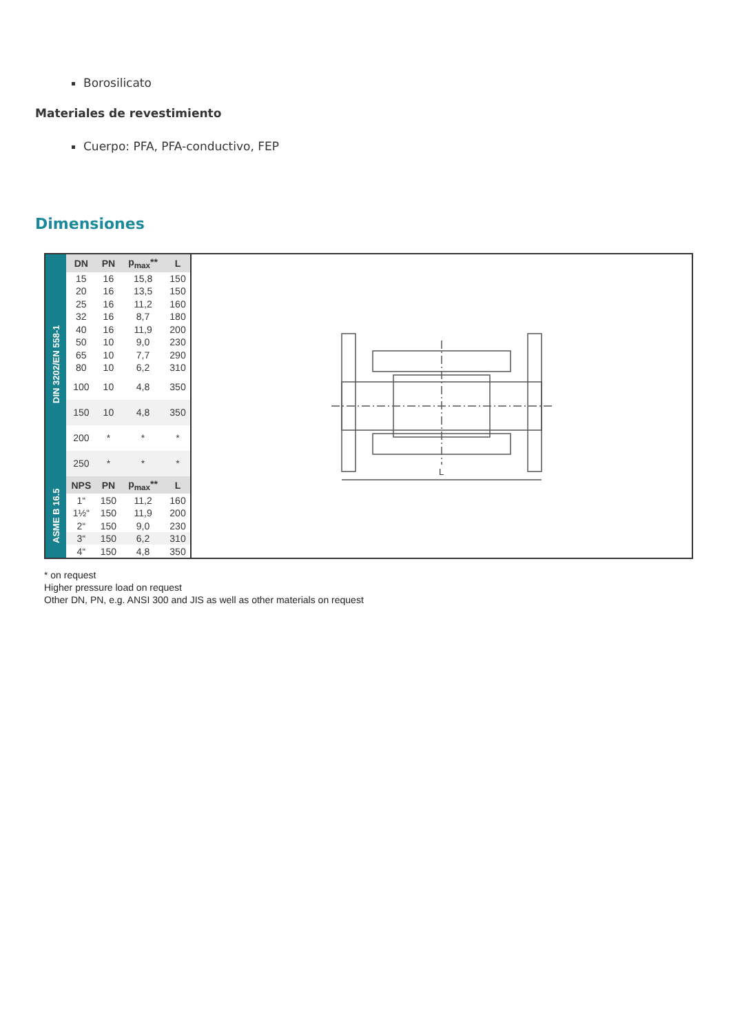Borosilicato
Materiales de revestimiento
Cuerpo: PFA, PFA-conductivo, FEP
Dimensiones
DIN 3202/EN 558-1
ASME B 16.5
| DN | PN | p<sub>max</sub>** | L |
| --- | --- | --- | --- |
| 15 | 16 | 15,8 | 150 |
| 20 | 16 | 13,5 | 150 |
| 25 | 16 | 11,2 | 160 |
| 32 | 16 | 8,7 | 180 |
| 40 | 16 | 11,9 | 200 |
| 50 | 10 | 9,0 | 230 |
| 65 | 10 | 7,7 | 290 |
| 80 | 10 | 6,2 | 310 |
| 100 | 10 | 4,8 | 350 |
| 150 | 10 | 4,8 | 350 |
| 200 | * | * | * |
| 250 | * | * | * |
| NPS | PN | p<sub>max</sub>** | L |
| 1“ | 150 | 11,2 | 160 |
| 1½“ | 150 | 11,9 | 200 |
| 2“ | 150 | 9,0 | 230 |
| 3“ | 150 | 6,2 | 310 |
| 4“ | 150 | 4,8 | 350 |
L
* on request
Higher pressure load on request
Other DN, PN, e.g. ANSI 300 and JIS as well as other materials on request